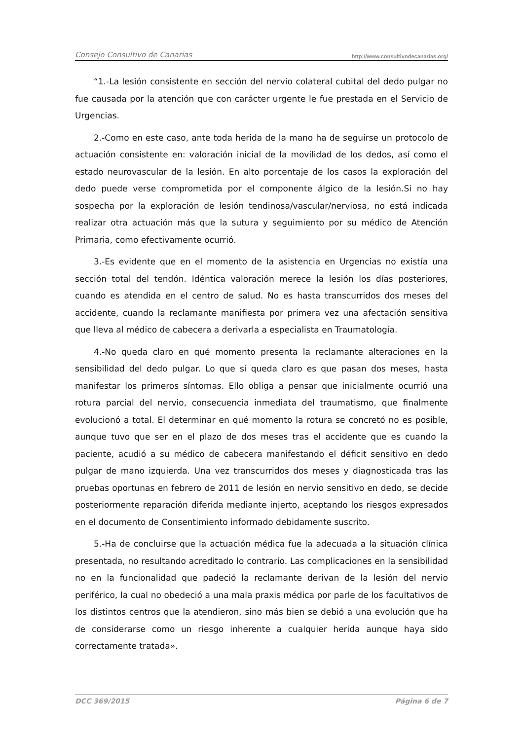Consejo Consultivo de Canarias http://www.consultivodecanarias.org/
“1.-La lesión consistente en sección del nervio colateral cubital del dedo pulgar no fue causada por la atención que con carácter urgente le fue prestada en el Servicio de Urgencias.
2.-Como en este caso, ante toda herida de la mano ha de seguirse un protocolo de actuación consistente en: valoración inicial de la movilidad de los dedos, así como el estado neurovascular de la lesión. En alto porcentaje de los casos la exploración del dedo puede verse comprometida por el componente álgico de la lesión.Si no hay sospecha por la exploración de lesión tendinosa/vascular/nerviosa, no está indicada realizar otra actuación más que la sutura y seguimiento por su médico de Atención Primaria, como efectivamente ocurrió.
3.-Es evidente que en el momento de la asistencia en Urgencias no existía una sección total del tendón. Idéntica valoración merece la lesión los días posteriores, cuando es atendida en el centro de salud. No es hasta transcurridos dos meses del accidente, cuando la reclamante manifiesta por primera vez una afectación sensitiva que lleva al médico de cabecera a derivarla a especialista en Traumatología.
4.-No queda claro en qué momento presenta la reclamante alteraciones en la sensibilidad del dedo pulgar. Lo que sí queda claro es que pasan dos meses, hasta manifestar los primeros síntomas. Ello obliga a pensar que inicialmente ocurrió una rotura parcial del nervio, consecuencia inmediata del traumatismo, que finalmente evolucionó a total. El determinar en qué momento la rotura se concretó no es posible, aunque tuvo que ser en el plazo de dos meses tras el accidente que es cuando la paciente, acudió a su médico de cabecera manifestando el déficit sensitivo en dedo pulgar de mano izquierda. Una vez transcurridos dos meses y diagnosticada tras las pruebas oportunas en febrero de 2011 de lesión en nervio sensitivo en dedo, se decide posteriormente reparación diferida mediante injerto, aceptando los riesgos expresados en el documento de Consentimiento informado debidamente suscrito.
5.-Ha de concluirse que la actuación médica fue la adecuada a la situación clínica presentada, no resultando acreditado lo contrario. Las complicaciones en la sensibilidad no en la funcionalidad que padeció la reclamante derivan de la lesión del nervio periférico, la cual no obedeció a una mala praxis médica por parle de los facultativos de los distintos centros que la atendieron, sino más bien se debió a una evolución que ha de considerarse como un riesgo inherente a cualquier herida aunque haya sido correctamente tratada».
DCC 369/2015 Página 6 de 7